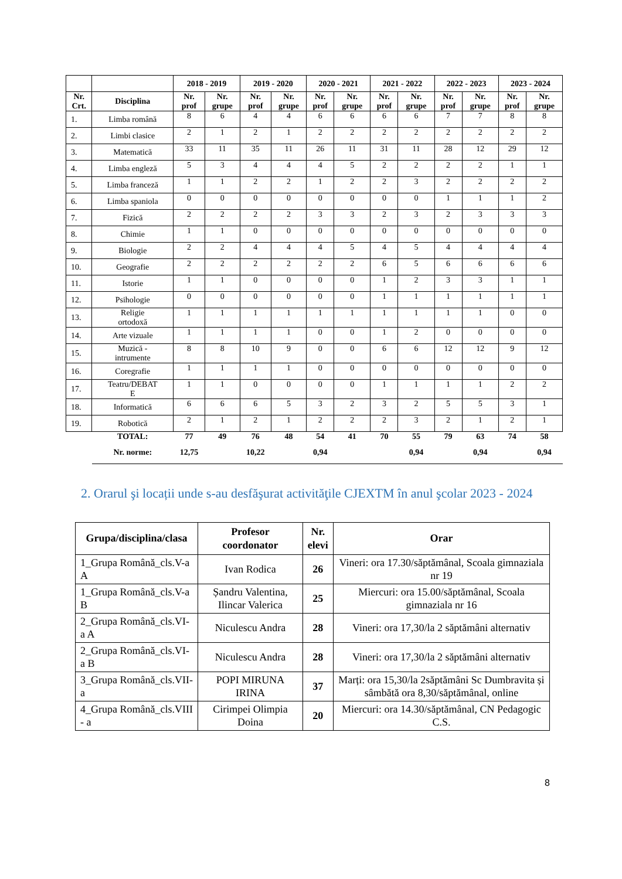| | | 2018 - 2019 | | 2019 - 2020 | | 2020 - 2021 | | 2021 - 2022 | | 2022 - 2023 | | 2023 - 2024 | |
| --- | --- | --- | --- | --- | --- | --- | --- | --- | --- | --- | --- | --- | --- |
| Nr. Crt. | Disciplina | Nr. prof | Nr. grupe | Nr. prof | Nr. grupe | Nr. prof | Nr. grupe | Nr. prof | Nr. grupe | Nr. prof | Nr. grupe | Nr. prof | Nr. grupe |
| 1. | Limba română | 8 | 6 | 4 | 4 | 6 | 6 | 6 | 6 | 7 | 7 | 8 | 8 |
| 2. | Limbi clasice | 2 | 1 | 2 | 1 | 2 | 2 | 2 | 2 | 2 | 2 | 2 | 2 |
| 3. | Matematică | 33 | 11 | 35 | 11 | 26 | 11 | 31 | 11 | 28 | 12 | 29 | 12 |
| 4. | Limba engleză | 5 | 3 | 4 | 4 | 4 | 5 | 2 | 2 | 2 | 2 | 1 | 1 |
| 5. | Limba franceză | 1 | 1 | 2 | 2 | 1 | 2 | 2 | 3 | 2 | 2 | 2 | 2 |
| 6. | Limba spaniola | 0 | 0 | 0 | 0 | 0 | 0 | 0 | 0 | 1 | 1 | 1 | 2 |
| 7. | Fizică | 2 | 2 | 2 | 2 | 3 | 3 | 2 | 3 | 2 | 3 | 3 | 3 |
| 8. | Chimie | 1 | 1 | 0 | 0 | 0 | 0 | 0 | 0 | 0 | 0 | 0 | 0 |
| 9. | Biologie | 2 | 2 | 4 | 4 | 4 | 5 | 4 | 5 | 4 | 4 | 4 | 4 |
| 10. | Geografie | 2 | 2 | 2 | 2 | 2 | 2 | 6 | 5 | 6 | 6 | 6 | 6 |
| 11. | Istorie | 1 | 1 | 0 | 0 | 0 | 0 | 1 | 2 | 3 | 3 | 1 | 1 |
| 12. | Psihologie | 0 | 0 | 0 | 0 | 0 | 0 | 1 | 1 | 1 | 1 | 1 | 1 |
| 13. | Religie ortodoxă | 1 | 1 | 1 | 1 | 1 | 1 | 1 | 1 | 1 | 1 | 0 | 0 |
| 14. | Arte vizuale | 1 | 1 | 1 | 1 | 0 | 0 | 1 | 2 | 0 | 0 | 0 | 0 |
| 15. | Muzică - intrumente | 8 | 8 | 10 | 9 | 0 | 0 | 6 | 6 | 12 | 12 | 9 | 12 |
| 16. | Coregrafie | 1 | 1 | 1 | 1 | 0 | 0 | 0 | 0 | 0 | 0 | 0 | 0 |
| 17. | Teatru/DEBAT E | 1 | 1 | 0 | 0 | 0 | 0 | 1 | 1 | 1 | 1 | 2 | 2 |
| 18. | Informatică | 6 | 6 | 6 | 5 | 3 | 2 | 3 | 2 | 5 | 5 | 3 | 1 |
| 19. | Robotică | 2 | 1 | 2 | 1 | 2 | 2 | 2 | 3 | 2 | 1 | 2 | 1 |
| | TOTAL: | 77 | 49 | 76 | 48 | 54 | 41 | 70 | 55 | 79 | 63 | 74 | 58 |
| | Nr. norme: | 12,75 | | 10,22 | | 0,94 | | | 0,94 | | 0,94 | | 0,94 |
2. Orarul şi locații unde s-au desfăşurat activităţile CJEXTM în anul şcolar 2023 - 2024
| Grupa/disciplina/clasa | Profesor coordonator | Nr. elevi | Orar |
| --- | --- | --- | --- |
| 1_Grupa Română_cls.V-a A | Ivan Rodica | 26 | Vineri: ora 17.30/săptămânal, Scoala gimnaziala nr 19 |
| 1_Grupa Română_cls.V-a B | Șandru Valentina, Ilincar Valerica | 25 | Miercuri: ora 15.00/săptămânal, Scoala gimnaziala nr 16 |
| 2_Grupa Română_cls.VI-a A | Niculescu Andra | 28 | Vineri: ora 17,30/la 2 săptămâni alternativ |
| 2_Grupa Română_cls.VI-a B | Niculescu Andra | 28 | Vineri: ora 17,30/la 2 săptămâni alternativ |
| 3_Grupa Română_cls.VII-a | POPI MIRUNA IRINA | 37 | Marți: ora 15,30/la 2săptămâni Sc Dumbravita și sâmbătă ora 8,30/săptămânal, online |
| 4_Grupa Română_cls.VIII - a | Cirimpei Olimpia Doina | 20 | Miercuri: ora 14.30/săptămânal, CN Pedagogic C.S. |
8